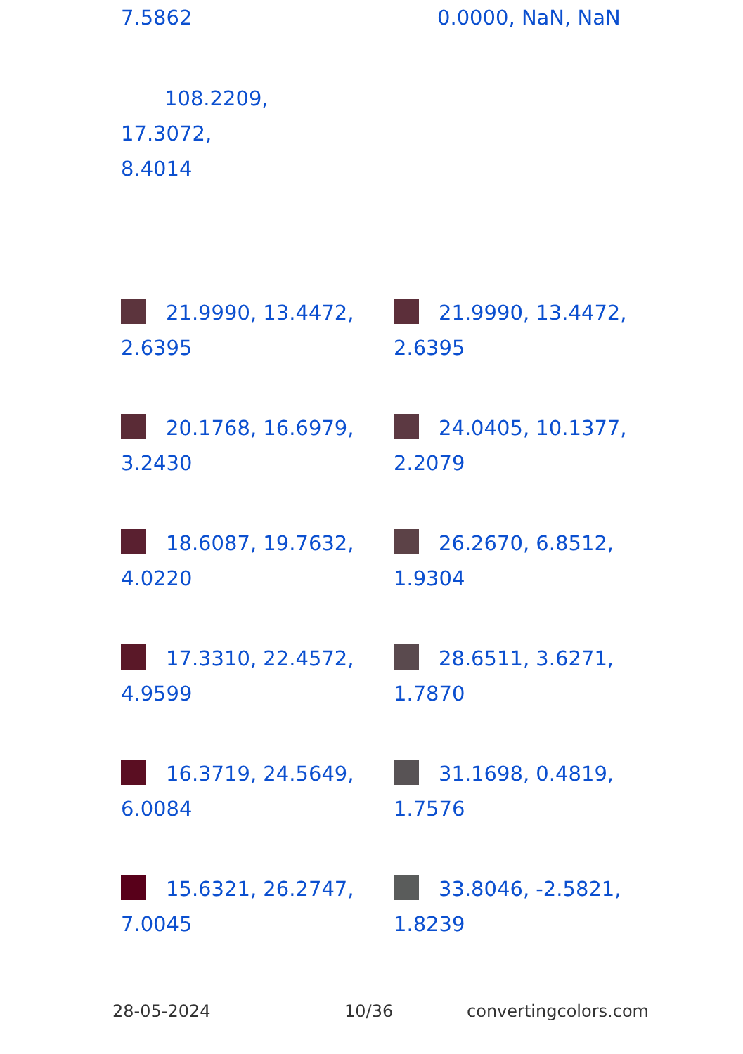7.5862 0.0000, NaN, NaN
108.2209, 17.3072,
8.4014
21.9990, 13.4472,
2.6395
21.9990, 13.4472,
2.6395
20.1768, 16.6979,
3.2430
24.0405, 10.1377,
2.2079
18.6087, 19.7632,
4.0220
26.2670, 6.8512,
1.9304
17.3310, 22.4572,
4.9599
28.6511, 3.6271,
1.7870
16.3719, 24.5649,
6.0084
31.1698, 0.4819,
1.7576
15.6321, 26.2747,
7.0045
33.8046, -2.5821,
1.8239
28-05-2024 10/36 convertingcolors.com